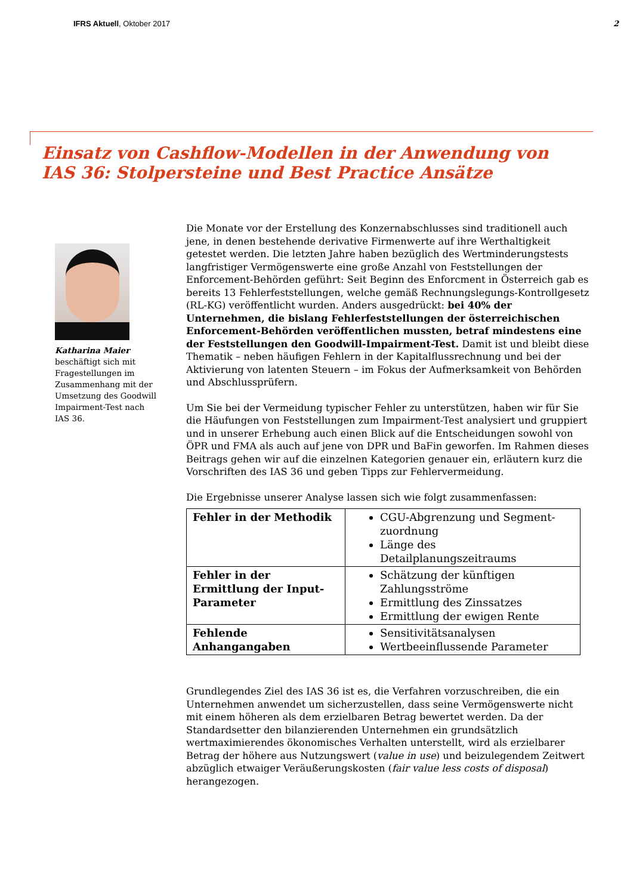IFRS Aktuell, Oktober 2017 2
Einsatz von Cashflow-Modellen in der Anwendung von
IAS 36: Stolpersteine und Best Practice Ansätze
Katharina Maier
beschäftigt sich mit Fragestellungen im Zusammenhang mit der Umsetzung des Goodwill Impairment-Test nach IAS 36.
Die Monate vor der Erstellung des Konzernabschlusses sind traditionell auch jene, in denen bestehende derivative Firmenwerte auf ihre Werthaltigkeit getestet werden. Die letzten Jahre haben bezüglich des Wertminderungstests langfristiger Vermögenswerte eine große Anzahl von Feststellungen der Enforcement-Behörden geführt: Seit Beginn des Enforcment in Österreich gab es bereits 13 Fehlerfeststellungen, welche gemäß Rechnungslegungs-Kontrollgesetz (RL-KG) veröffentlicht wurden. Anders ausgedrückt: bei 40% der Unternehmen, die bislang Fehlerfeststellungen der österreichischen Enforcement-Behörden veröffentlichen mussten, betraf mindestens eine der Feststellungen den Goodwill-Impairment-Test. Damit ist und bleibt diese Thematik – neben häufigen Fehlern in der Kapitalflussrechnung und bei der Aktivierung von latenten Steuern – im Fokus der Aufmerksamkeit von Behörden und Abschlussprüfern.
Um Sie bei der Vermeidung typischer Fehler zu unterstützen, haben wir für Sie die Häufungen von Feststellungen zum Impairment-Test analysiert und gruppiert und in unserer Erhebung auch einen Blick auf die Entscheidungen sowohl von ÖPR und FMA als auch auf jene von DPR und BaFin geworfen. Im Rahmen dieses Beitrags gehen wir auf die einzelnen Kategorien genauer ein, erläutern kurz die Vorschriften des IAS 36 und geben Tipps zur Fehlervermeidung.
Die Ergebnisse unserer Analyse lassen sich wie folgt zusammenfassen:
| Fehler in der Methodik | CGU-Abgrenzung und Segment-zuordnung Länge des Detailplanungszeitraums |
| Fehler in der Ermittlung der Input-Parameter | Schätzung der künftigen Zahlungsströme Ermittlung des Zinssatzes Ermittlung der ewigen Rente |
| Fehlende Anhangangaben | Sensitivitätsanalysen Wertbeeinflussende Parameter |
Grundlegendes Ziel des IAS 36 ist es, die Verfahren vorzuschreiben, die ein Unternehmen anwendet um sicherzustellen, dass seine Vermögenswerte nicht mit einem höheren als dem erzielbaren Betrag bewertet werden. Da der Standardsetter den bilanzierenden Unternehmen ein grundsätzlich wertmaximierendes ökonomisches Verhalten unterstellt, wird als erzielbarer Betrag der höhere aus Nutzungswert (value in use) und beizulegendem Zeitwert abzüglich etwaiger Veräußerungskosten (fair value less costs of disposal) herangezogen.